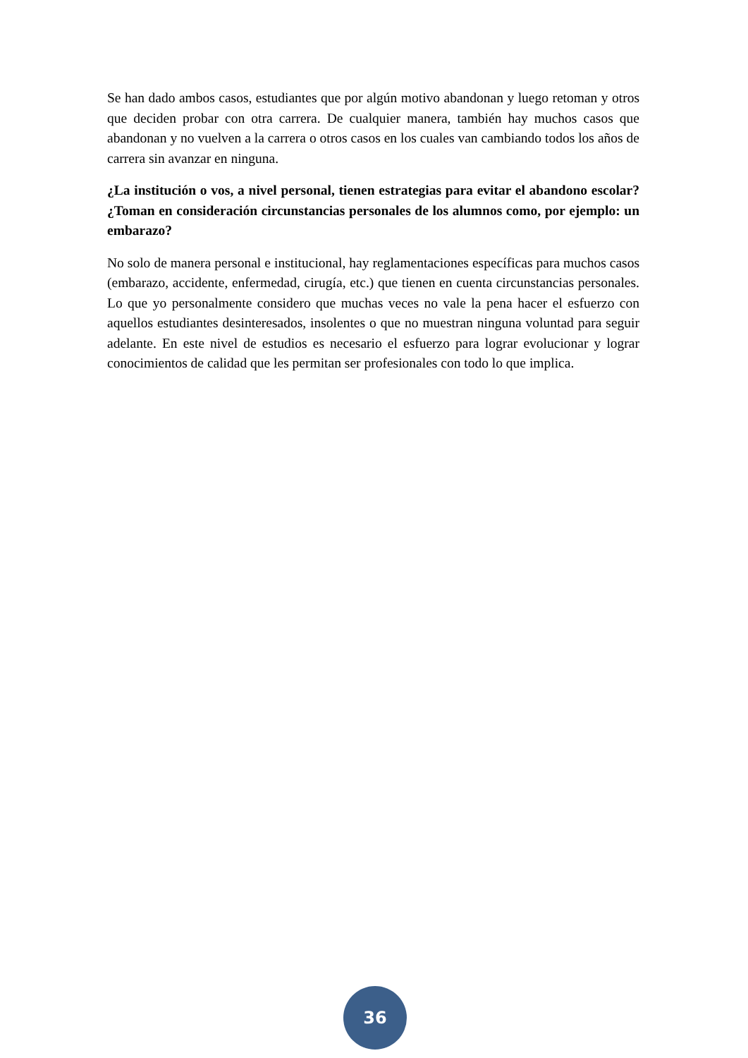Se han dado ambos casos, estudiantes que por algún motivo abandonan y luego retoman y otros que deciden probar con otra carrera. De cualquier manera, también hay muchos casos que abandonan y no vuelven a la carrera o otros casos en los cuales van cambiando todos los años de carrera sin avanzar en ninguna.
¿La institución o vos, a nivel personal, tienen estrategias para evitar el abandono escolar? ¿Toman en consideración circunstancias personales de los alumnos como, por ejemplo: un embarazo?
No solo de manera personal e institucional, hay reglamentaciones específicas para muchos casos (embarazo, accidente, enfermedad, cirugía, etc.) que tienen en cuenta circunstancias personales. Lo que yo personalmente considero que muchas veces no vale la pena hacer el esfuerzo con aquellos estudiantes desinteresados, insolentes o que no muestran ninguna voluntad para seguir adelante. En este nivel de estudios es necesario el esfuerzo para lograr evolucionar y lograr conocimientos de calidad que les permitan ser profesionales con todo lo que implica.
36